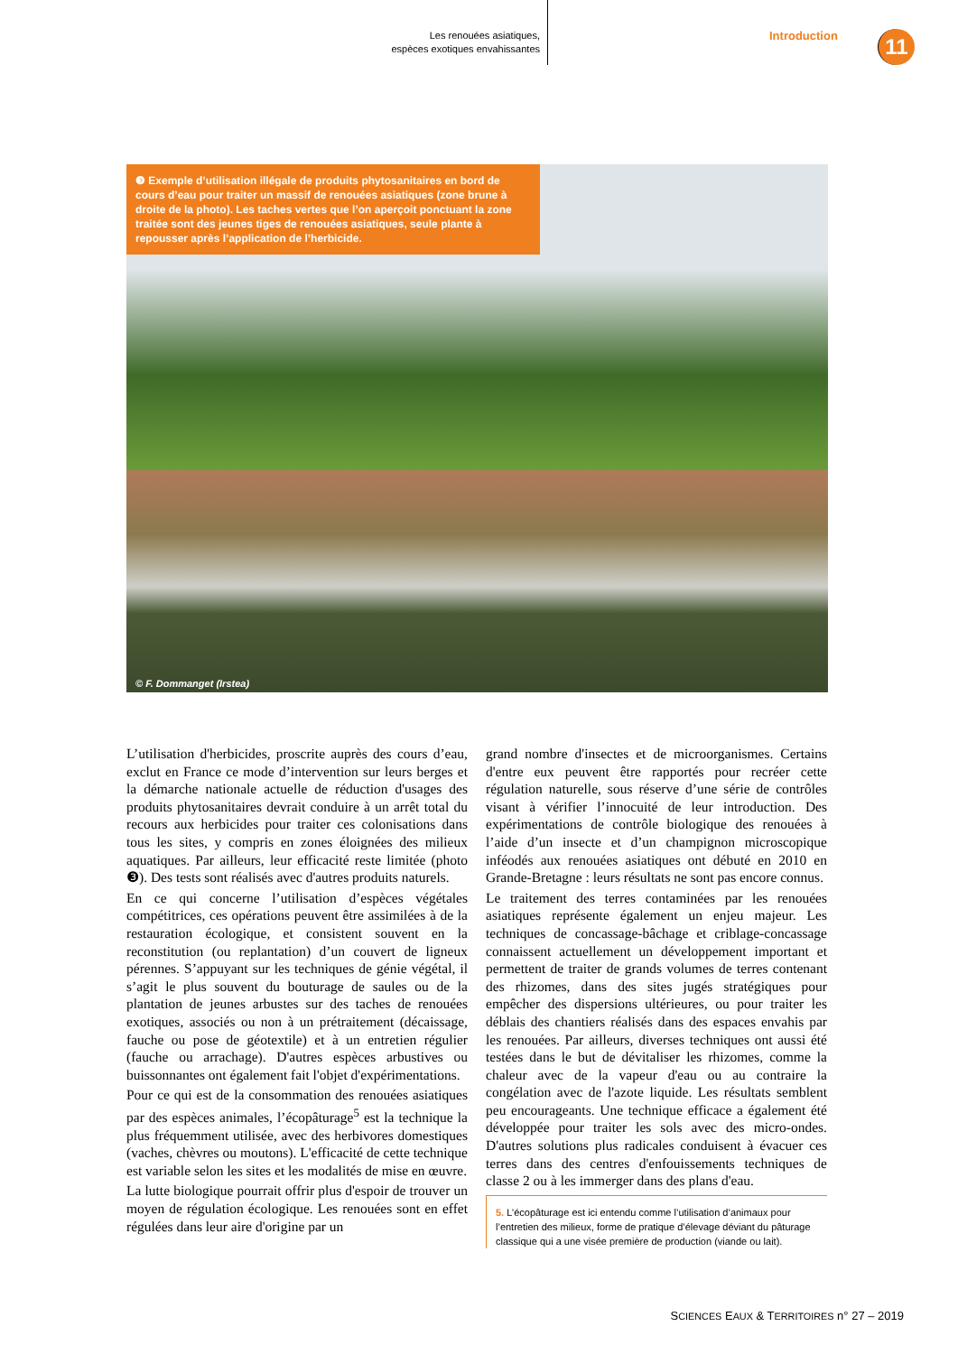Les renouées asiatiques,
espèces exotiques envahissantes
Introduction
11
❸ Exemple d’utilisation illégale de produits phytosanitaires en bord de cours d’eau pour traiter un massif de renouées asiatiques (zone brune à droite de la photo). Les taches vertes que l’on aperçoit ponctuant la zone traitée sont des jeunes tiges de renouées asiatiques, seule plante à repousser après l’application de l’herbicide.
© F. Dommanget (Irstea)
L’utilisation d'herbicides, proscrite auprès des cours d’eau, exclut en France ce mode d’intervention sur leurs berges et la démarche nationale actuelle de réduction d'usages des produits phytosanitaires devrait conduire à un arrêt total du recours aux herbicides pour traiter ces colonisations dans tous les sites, y compris en zones éloignées des milieux aquatiques. Par ailleurs, leur efficacité reste limitée (photo ❸). Des tests sont réalisés avec d'autres produits naturels.
En ce qui concerne l’utilisation d’espèces végétales compétitrices, ces opérations peuvent être assimilées à de la restauration écologique, et consistent souvent en la reconstitution (ou replantation) d’un couvert de ligneux pérennes. S’appuyant sur les techniques de génie végétal, il s’agit le plus souvent du bouturage de saules ou de la plantation de jeunes arbustes sur des taches de renouées exotiques, associés ou non à un prétraitement (décaissage, fauche ou pose de géotextile) et à un entretien régulier (fauche ou arrachage). D'autres espèces arbustives ou buissonnantes ont également fait l'objet d'expérimentations.
Pour ce qui est de la consommation des renouées asiatiques par des espèces animales, l’écopâturage<sup>5</sup> est la technique la plus fréquemment utilisée, avec des herbivores domestiques (vaches, chèvres ou moutons). L'efficacité de cette technique est variable selon les sites et les modalités de mise en œuvre.
La lutte biologique pourrait offrir plus d'espoir de trouver un moyen de régulation écologique. Les renouées sont en effet régulées dans leur aire d'origine par un
grand nombre d'insectes et de microorganismes. Certains d'entre eux peuvent être rapportés pour recréer cette régulation naturelle, sous réserve d’une série de contrôles visant à vérifier l’innocuité de leur introduction. Des expérimentations de contrôle biologique des renouées à l’aide d’un insecte et d’un champignon microscopique inféodés aux renouées asiatiques ont débuté en 2010 en Grande-Bretagne : leurs résultats ne sont pas encore connus.
Le traitement des terres contaminées par les renouées asiatiques représente également un enjeu majeur. Les techniques de concassage-bâchage et criblage-concassage connaissent actuellement un développement important et permettent de traiter de grands volumes de terres contenant des rhizomes, dans des sites jugés stratégiques pour empêcher des dispersions ultérieures, ou pour traiter les déblais des chantiers réalisés dans des espaces envahis par les renouées. Par ailleurs, diverses techniques ont aussi été testées dans le but de dévitaliser les rhizomes, comme la chaleur avec de la vapeur d'eau ou au contraire la congélation avec de l'azote liquide. Les résultats semblent peu encourageants. Une technique efficace a également été développée pour traiter les sols avec des micro-ondes. D'autres solutions plus radicales conduisent à évacuer ces terres dans des centres d'enfouissements techniques de classe 2 ou à les immerger dans des plans d'eau.
5. L’écopâturage est ici entendu comme l’utilisation d’animaux pour l’entretien des milieux, forme de pratique d’élevage déviant du pâturage classique qui a une visée première de production (viande ou lait).
SCIENCES EAUX & TERRITOIRES n° 27 – 2019